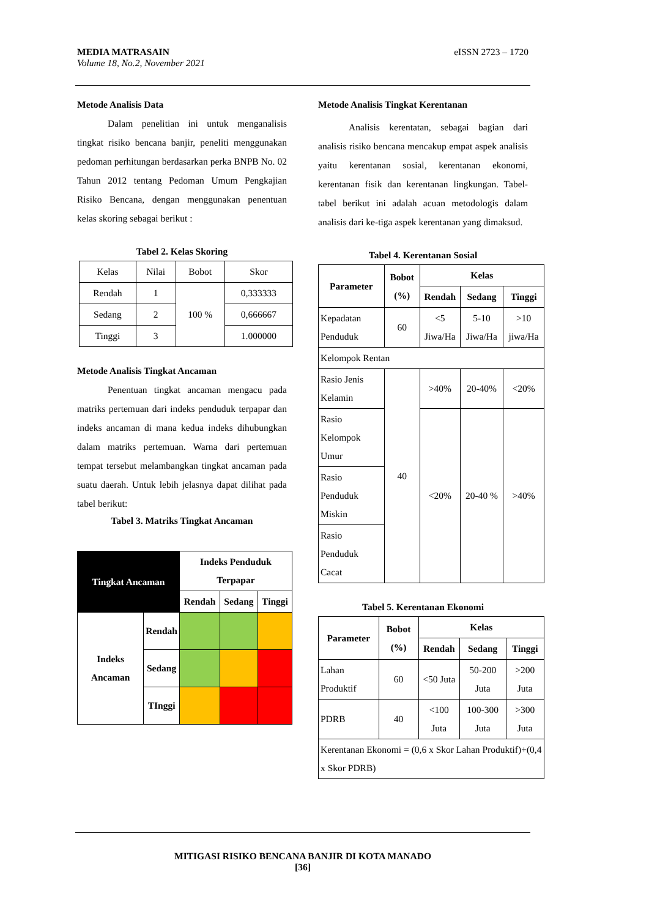eISSN 2723 – 1720 MEDIA MATRASAIN
Volume 18, No.2, November 2021
Metode Analisis Data
Dalam penelitian ini untuk menganalisis tingkat risiko bencana banjir, peneliti menggunakan pedoman perhitungan berdasarkan perka BNPB No. 02 Tahun 2012 tentang Pedoman Umum Pengkajian Risiko Bencana, dengan menggunakan penentuan kelas skoring sebagai berikut :
Tabel 2. Kelas Skoring
| Kelas | Nilai | Bobot | Skor |
| Rendah | 1 | 100 % | 0,333333 |
| Sedang | 2 | | 0,666667 |
| Tinggi | 3 | | 1.000000 |
Metode Analisis Tingkat Ancaman
Penentuan tingkat ancaman mengacu pada matriks pertemuan dari indeks penduduk terpapar dan indeks ancaman di mana kedua indeks dihubungkan dalam matriks pertemuan. Warna dari pertemuan tempat tersebut melambangkan tingkat ancaman pada suatu daerah. Untuk lebih jelasnya dapat dilihat pada tabel berikut:
Tabel 3. Matriks Tingkat Ancaman
| Tingkat Ancaman | | Indeks Penduduk Terpapar | | |
| --- | --- | --- | --- | --- |
| | | Rendah | Sedang | Tinggi |
| Indeks Ancaman | Rendah | | | |
| | Sedang | | | |
| | TInggi | | | |
Metode Analisis Tingkat Kerentanan
Analisis kerentatan, sebagai bagian dari analisis risiko bencana mencakup empat aspek analisis yaitu kerentanan sosial, kerentanan ekonomi, kerentanan fisik dan kerentanan lingkungan. Tabel-tabel berikut ini adalah acuan metodologis dalam analisis dari ke-tiga aspek kerentanan yang dimaksud.
Tabel 4. Kerentanan Sosial
| Parameter | Bobot (%) | Kelas | | |
| --- | --- | --- | --- | --- |
| | | Rendah | Sedang | Tinggi |
| Kepadatan Penduduk | 60 | <5 Jiwa/Ha | 5-10 Jiwa/Ha | >10 jiwa/Ha |
| Kelompok Rentan | | | | |
| Rasio Jenis Kelamin | 40 | >40% | 20-40% | <20% |
| Rasio Kelompok Umur | | <20% | 20-40 % | >40% |
| Rasio Penduduk Miskin | | | | |
| Rasio Penduduk Cacat | | | | |
Tabel 5. Kerentanan Ekonomi
| Parameter | Bobot (%) | Kelas | | |
| --- | --- | --- | --- | --- |
| | | Rendah | Sedang | Tinggi |
| Lahan Produktif | 60 | <50 Juta | 50-200 Juta | >200 Juta |
| PDRB | 40 | <100 Juta | 100-300 Juta | >300 Juta |
| Kerentanan Ekonomi = (0,6 x Skor Lahan Produktif)+(0,4 x Skor PDRB) | | | | |
MITIGASI RISIKO BENCANA BANJIR DI KOTA MANADO
[36]